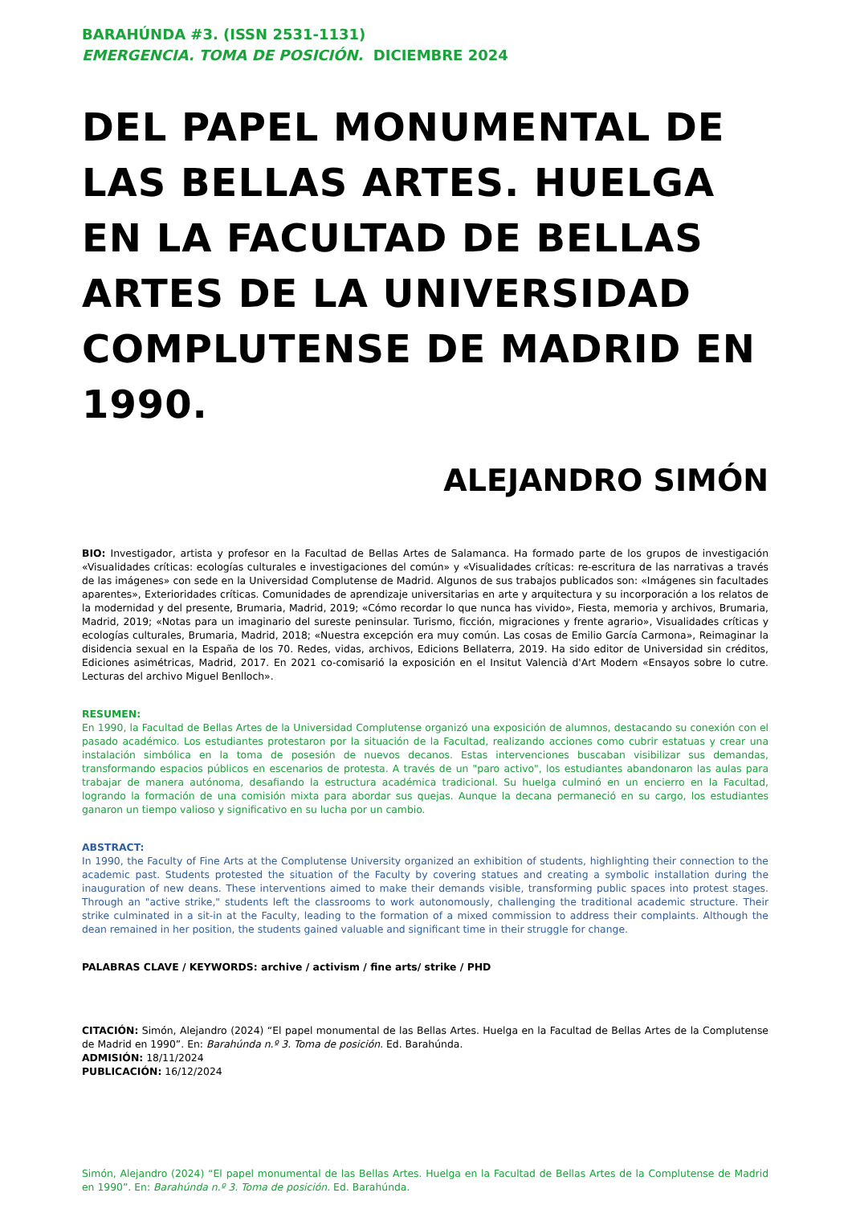BARAHÚNDA #3. (ISSN 2531-1131)
EMERGENCIA. TOMA DE POSICIÓN. DICIEMBRE 2024
DEL PAPEL MONUMENTAL DE LAS BELLAS ARTES. HUELGA EN LA FACULTAD DE BELLAS ARTES DE LA UNIVERSIDAD COMPLUTENSE DE MADRID EN 1990.
ALEJANDRO SIMÓN
BIO: Investigador, artista y profesor en la Facultad de Bellas Artes de Salamanca. Ha formado parte de los grupos de investigación «Visualidades críticas: ecologías culturales e investigaciones del común» y «Visualidades críticas: re-escritura de las narrativas a través de las imágenes» con sede en la Universidad Complutense de Madrid. Algunos de sus trabajos publicados son: «Imágenes sin facultades aparentes», Exterioridades críticas. Comunidades de aprendizaje universitarias en arte y arquitectura y su incorporación a los relatos de la modernidad y del presente, Brumaria, Madrid, 2019; «Cómo recordar lo que nunca has vivido», Fiesta, memoria y archivos, Brumaria, Madrid, 2019; «Notas para un imaginario del sureste peninsular. Turismo, ficción, migraciones y frente agrario», Visualidades críticas y ecologías culturales, Brumaria, Madrid, 2018; «Nuestra excepción era muy común. Las cosas de Emilio García Carmona», Reimaginar la disidencia sexual en la España de los 70. Redes, vidas, archivos, Edicions Bellaterra, 2019. Ha sido editor de Universidad sin créditos, Ediciones asimétricas, Madrid, 2017. En 2021 co-comisarió la exposición en el Insitut Valencià d'Art Modern «Ensayos sobre lo cutre. Lecturas del archivo Miguel Benlloch».
RESUMEN:
En 1990, la Facultad de Bellas Artes de la Universidad Complutense organizó una exposición de alumnos, destacando su conexión con el pasado académico. Los estudiantes protestaron por la situación de la Facultad, realizando acciones como cubrir estatuas y crear una instalación simbólica en la toma de posesión de nuevos decanos. Estas intervenciones buscaban visibilizar sus demandas, transformando espacios públicos en escenarios de protesta. A través de un "paro activo", los estudiantes abandonaron las aulas para trabajar de manera autónoma, desafiando la estructura académica tradicional. Su huelga culminó en un encierro en la Facultad, logrando la formación de una comisión mixta para abordar sus quejas. Aunque la decana permaneció en su cargo, los estudiantes ganaron un tiempo valioso y significativo en su lucha por un cambio.
ABSTRACT:
In 1990, the Faculty of Fine Arts at the Complutense University organized an exhibition of students, highlighting their connection to the academic past. Students protested the situation of the Faculty by covering statues and creating a symbolic installation during the inauguration of new deans. These interventions aimed to make their demands visible, transforming public spaces into protest stages. Through an "active strike," students left the classrooms to work autonomously, challenging the traditional academic structure. Their strike culminated in a sit-in at the Faculty, leading to the formation of a mixed commission to address their complaints. Although the dean remained in her position, the students gained valuable and significant time in their struggle for change.
PALABRAS CLAVE / KEYWORDS: archive / activism / fine arts/ strike / PHD
CITACIÓN: Simón, Alejandro (2024) “El papel monumental de las Bellas Artes. Huelga en la Facultad de Bellas Artes de la Complutense de Madrid en 1990”. En: Barahúnda n.º 3. Toma de posición. Ed. Barahúnda.
ADMISIÓN: 18/11/2024
PUBLICACIÓN: 16/12/2024
Simón, Alejandro (2024) “El papel monumental de las Bellas Artes. Huelga en la Facultad de Bellas Artes de la Complutense de Madrid en 1990”. En: Barahúnda n.º 3. Toma de posición. Ed. Barahúnda.